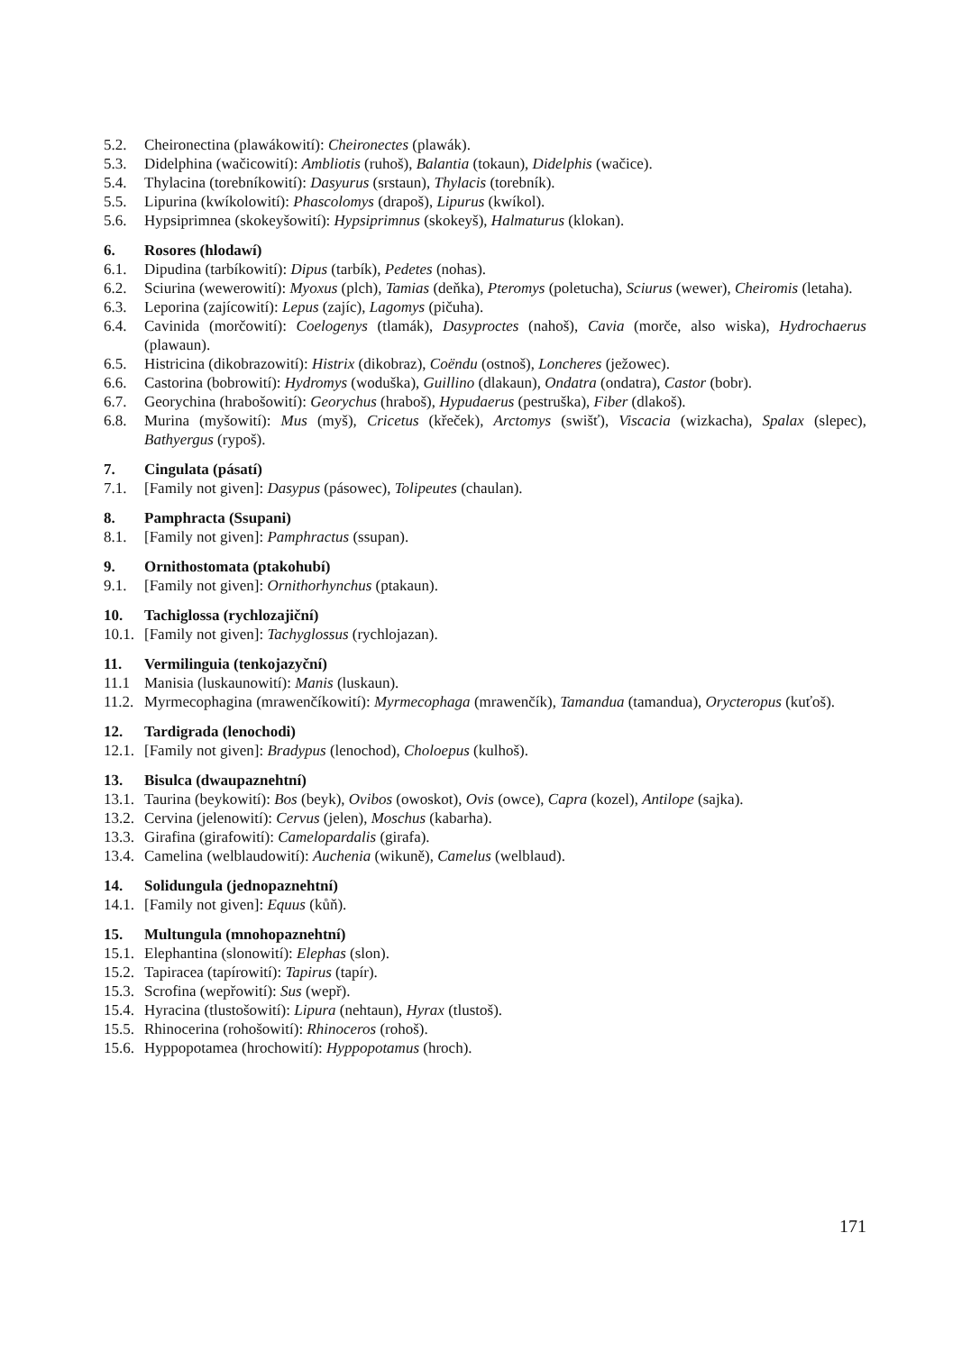5.2. Cheironectina (plawákowití): Cheironectes (plawák).
5.3. Didelphina (wačicowití): Ambliotis (ruhoš), Balantia (tokaun), Didelphis (wačice).
5.4. Thylacina (torebníkowití): Dasyurus (srstaun), Thylacis (torebník).
5.5. Lipurina (kwíkolowití): Phascolomys (drapoš), Lipurus (kwíkol).
5.6. Hypsiprimnea (skokeyšowití): Hypsiprimnus (skokeyš), Halmaturus (klokan).
6. Rosores (hlodawí)
6.1. Dipudina (tarbíkowití): Dipus (tarbík), Pedetes (nohas).
6.2. Sciurina (wewerowití): Myoxus (plch), Tamias (deňka), Pteromys (poletucha), Sciurus (wewer), Cheiromis (letaha).
6.3. Leporina (zajícowití): Lepus (zajíc), Lagomys (pičuha).
6.4. Cavinida (morčowití): Coelogenys (tlamák), Dasyproctes (nahoš), Cavia (morče, also wiska), Hydrochaerus (plawaun).
6.5. Histricina (dikobrazowití): Histrix (dikobraz), Coëndu (ostnoš), Loncheres (ježowec).
6.6. Castorina (bobrowití): Hydromys (woduška), Guillino (dlakaun), Ondatra (ondatra), Castor (bobr).
6.7. Georychina (hrabošowití): Georychus (hraboš), Hypudaerus (pestruška), Fiber (dlakoš).
6.8. Murina (myšowití): Mus (myš), Cricetus (křeček), Arctomys (swišť), Viscacia (wizkacha), Spalax (slepec), Bathyergus (rypoš).
7. Cingulata (pásatí)
7.1. [Family not given]: Dasypus (pásowec), Tolipeutes (chaulan).
8. Pamphracta (Ssupani)
8.1. [Family not given]: Pamphractus (ssupan).
9. Ornithostomata (ptakohubí)
9.1. [Family not given]: Ornithorhynchus (ptakaun).
10. Tachiglossa (rychlozajiční)
10.1. [Family not given]: Tachyglossus (rychlojazan).
11. Vermilinguia (tenkojazyční)
11.1 Manisia (luskaunowití): Manis (luskaun).
11.2. Myrmecophagina (mrawenčíkowití): Myrmecophaga (mrawenčík), Tamandua (tamandua), Orycteropus (kuťoš).
12. Tardigrada (lenochodi)
12.1. [Family not given]: Bradypus (lenochod), Choloepus (kulhoš).
13. Bisulca (dwaupaznehtní)
13.1. Taurina (beykowití): Bos (beyk), Ovibos (owoskot), Ovis (owce), Capra (kozel), Antilope (sajka).
13.2. Cervina (jelenowití): Cervus (jelen), Moschus (kabarha).
13.3. Girafina (girafowití): Camelopardalis (girafa).
13.4. Camelina (welblaudowití): Auchenia (wikuně), Camelus (welblaud).
14. Solidungula (jednopaznehtní)
14.1. [Family not given]: Equus (kůň).
15. Multungula (mnohopaznehtní)
15.1. Elephantina (slonowití): Elephas (slon).
15.2. Tapiracea (tapírowití): Tapirus (tapír).
15.3. Scrofina (wepřowití): Sus (wepř).
15.4. Hyracina (tlustošowití): Lipura (nehtaun), Hyrax (tlustoš).
15.5. Rhinocerina (rohošowití): Rhinoceros (rohoš).
15.6. Hyppopotamea (hrochowití): Hyppopotamus (hroch).
171